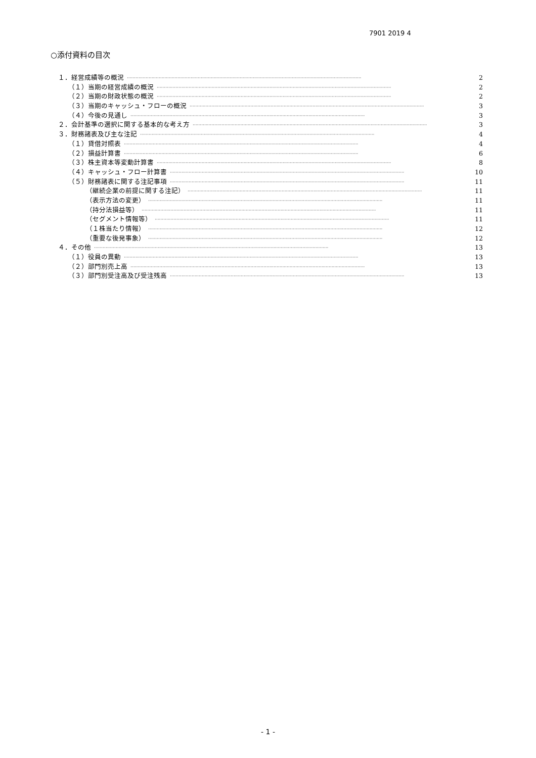7901 2019 4
○添付資料の目次
１．経営成績等の概況 ·································································································································································· 2
（１）当期の経営成績の概況 ·································································································································································· 2
（２）当期の財政状態の概況 ·································································································································································· 2
（３）当期のキャッシュ・フローの概況 ·································································································································································· 3
（４）今後の見通し ·································································································································································· 3
２．会計基準の選択に関する基本的な考え方 ·································································································································································· 3
３．財務諸表及び主な注記 ·································································································································································· 4
（１）貸借対照表 ·································································································································································· 4
（２）損益計算書 ·································································································································································· 6
（３）株主資本等変動計算書 ·································································································································································· 8
（４）キャッシュ・フロー計算書 ·································································································································································· 10
（５）財務諸表に関する注記事項 ·································································································································································· 11
（継続企業の前提に関する注記） ·································································································································································· 11
（表示方法の変更） ·································································································································································· 11
（持分法損益等） ·································································································································································· 11
（セグメント情報等） ·································································································································································· 11
（１株当たり情報） ·································································································································································· 12
（重要な後発事象） ·································································································································································· 12
４．その他 ·································································································································································· 13
（１）役員の異動 ·································································································································································· 13
（２）部門別売上高 ·································································································································································· 13
（３）部門別受注高及び受注残高 ·································································································································································· 13
- 1 -